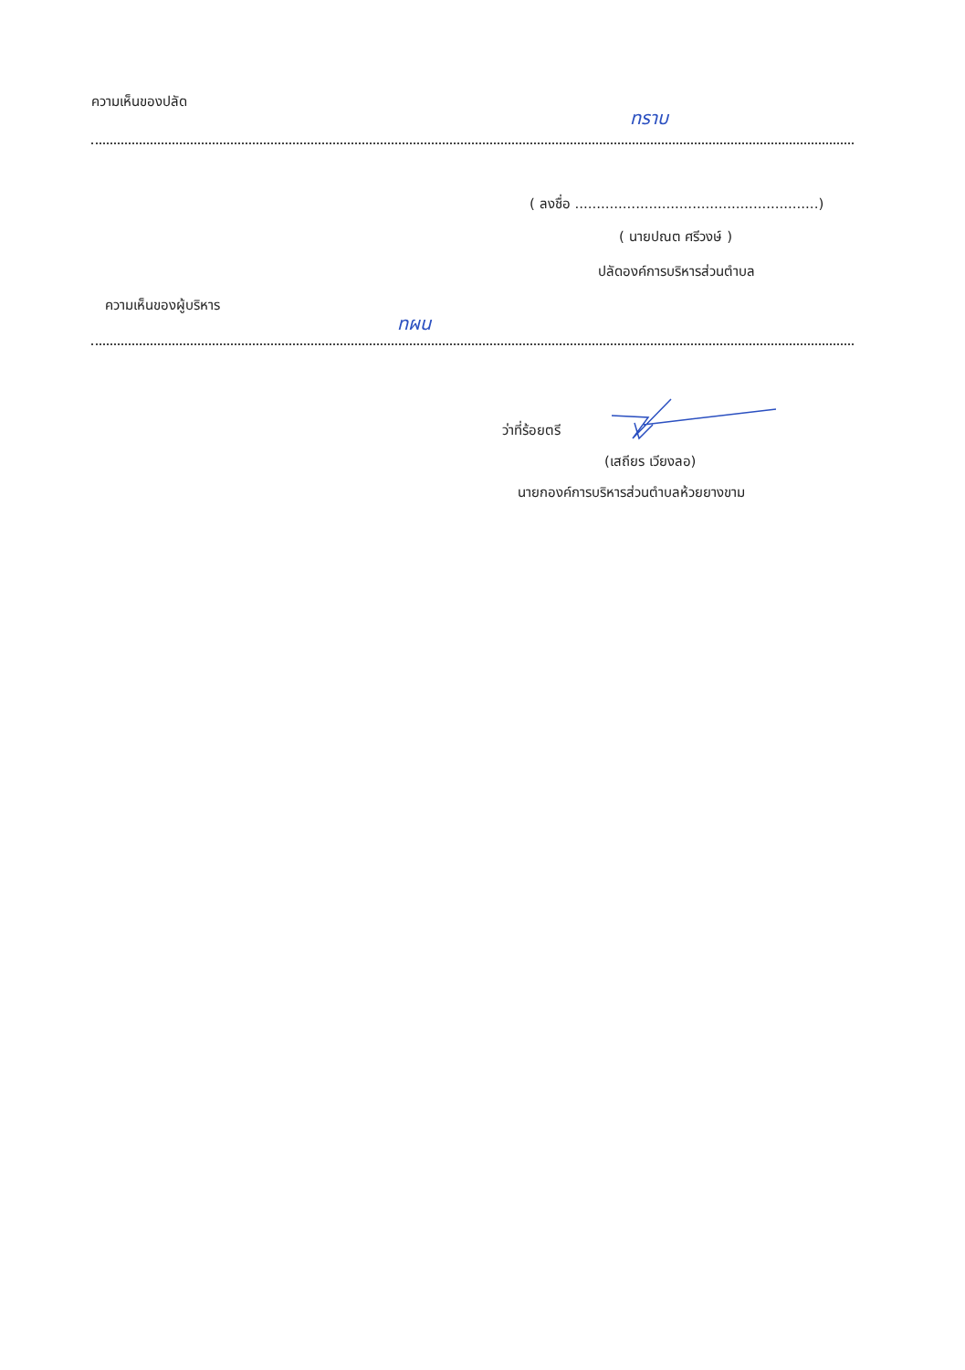ความเห็นของปลัด
ทราบ
( ลงชื่อ ........................................................)
( นายปณต ศรีวงษ์ )
ปลัดองค์การบริหารส่วนตำบล
ความเห็นของผู้บริหาร
ทผน
ว่าที่ร้อยตรี
(เสถียร เวียงลอ)
นายกองค์การบริหารส่วนตำบลห้วยยางขาม